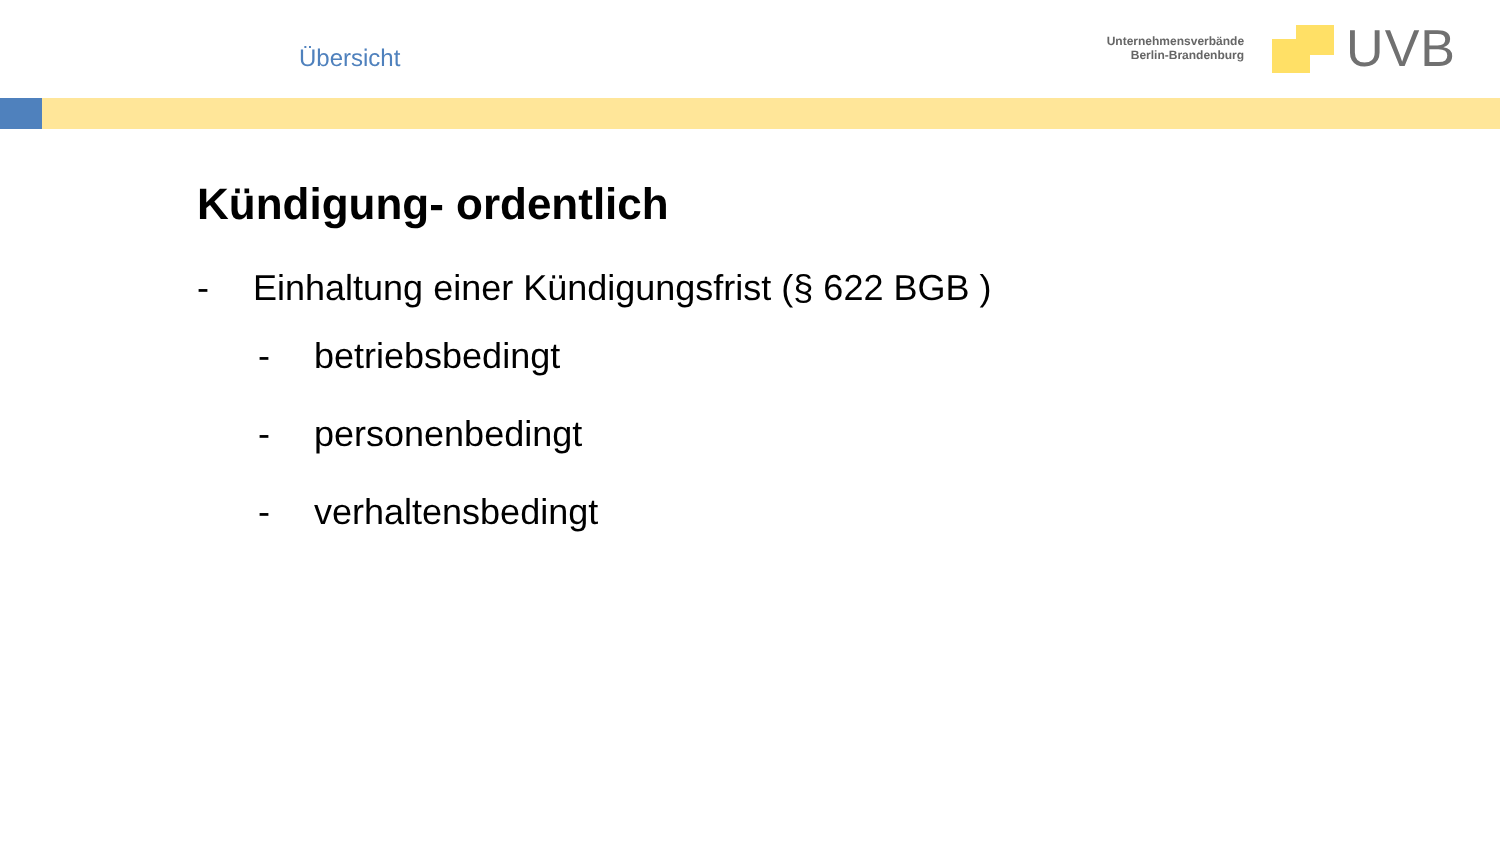Übersicht
Unternehmensverbände
Berlin-Brandenburg
UVB
Kündigung- ordentlich
- Einhaltung einer Kündigungsfrist (§ 622 BGB )
- betriebsbedingt
- personenbedingt
- verhaltensbedingt